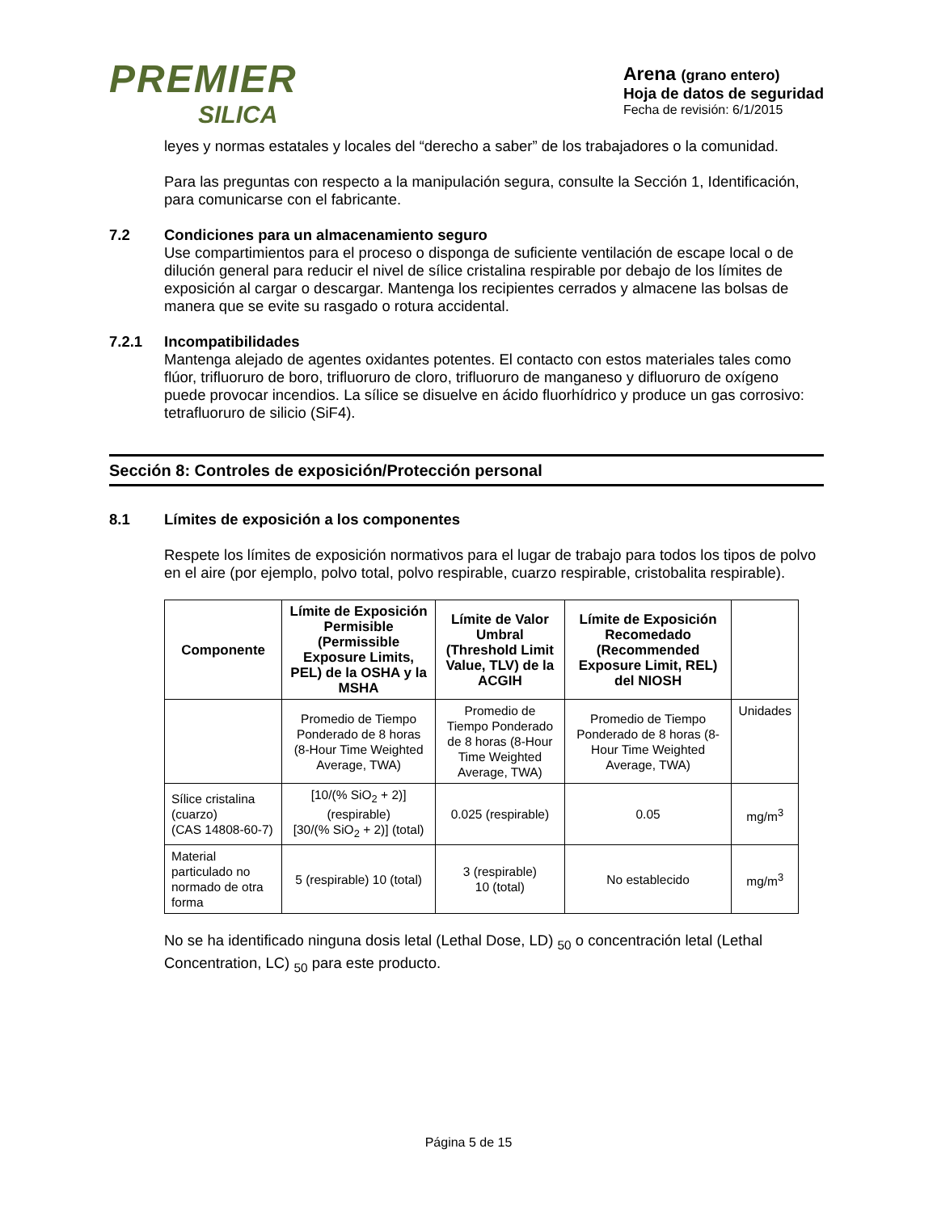PREMIER
SILICA
Arena (grano entero)
Hoja de datos de seguridad
Fecha de revisión: 6/1/2015
leyes y normas estatales y locales del “derecho a saber” de los trabajadores o la comunidad.
Para las preguntas con respecto a la manipulación segura, consulte la Sección 1, Identificación, para comunicarse con el fabricante.
7.2 Condiciones para un almacenamiento seguro
Use compartimientos para el proceso o disponga de suficiente ventilación de escape local o de dilución general para reducir el nivel de sílice cristalina respirable por debajo de los límites de exposición al cargar o descargar. Mantenga los recipientes cerrados y almacene las bolsas de manera que se evite su rasgado o rotura accidental.
7.2.1 Incompatibilidades
Mantenga alejado de agentes oxidantes potentes. El contacto con estos materiales tales como flúor, trifluoruro de boro, trifluoruro de cloro, trifluoruro de manganeso y difluoruro de oxígeno puede provocar incendios. La sílice se disuelve en ácido fluorhídrico y produce un gas corrosivo: tetrafluoruro de silicio (SiF4).
Sección 8: Controles de exposición/Protección personal
8.1 Límites de exposición a los componentes
Respete los límites de exposición normativos para el lugar de trabajo para todos los tipos de polvo en el aire (por ejemplo, polvo total, polvo respirable, cuarzo respirable, cristobalita respirable).
| Componente | Límite de Exposición Permisible (Permissible Exposure Limits, PEL) de la OSHA y la MSHA | Límite de Valor Umbral (Threshold Limit Value, TLV) de la ACGIH | Límite de Exposición Recomedado (Recommended Exposure Limit, REL) del NIOSH | |
| --- | --- | --- | --- | --- |
| | Promedio de Tiempo Ponderado de 8 horas (8-Hour Time Weighted Average, TWA) | Promedio de Tiempo Ponderado de 8 horas (8-Hour Time Weighted Average, TWA) | Promedio de Tiempo Ponderado de 8 horas (8-Hour Time Weighted Average, TWA) | Unidades |
| Sílice cristalina (cuarzo) (CAS 14808-60-7) | [10/(% SiO<sub>2</sub> + 2)] (respirable) [30/(% SiO<sub>2</sub> + 2)] (total) | 0.025 (respirable) | 0.05 | mg/m<sup>3</sup> |
| Material particulado no normado de otra forma | 5 (respirable) 10 (total) | 3 (respirable) 10 (total) | No establecido | mg/m<sup>3</sup> |
No se ha identificado ninguna dosis letal (Lethal Dose, LD) <sub>50</sub> o concentración letal (Lethal Concentration, LC) <sub>50</sub> para este producto.
Página 5 de 15